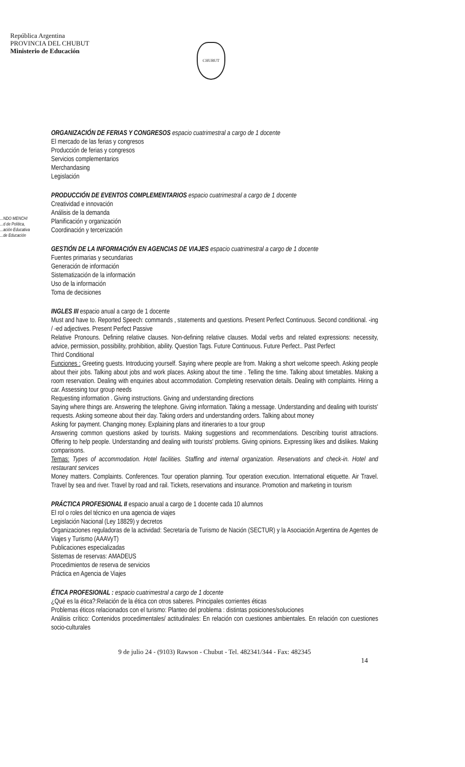República Argentina
PROVINCIA DEL CHUBUT
Ministerio de Educación
CHUBUT
...NDO MENCHI
...d de Política,
...ación Educativa
...de Educación
ORGANIZACIÓN DE FERIAS Y CONGRESOS espacio cuatrimestral a cargo de 1 docente
El mercado de las ferias y congresos
Producción de ferias y congresos
Servicios complementarios
Merchandasing
Legislación
PRODUCCIÓN DE EVENTOS COMPLEMENTARIOS espacio cuatrimestral a cargo de 1 docente
Creatividad e innovación
Análisis de la demanda
Planificación y organización
Coordinación y tercerización
GESTIÓN DE LA INFORMACIÓN EN AGENCIAS DE VIAJES espacio cuatrimestral a cargo de 1 docente
Fuentes primarias y secundarias
Generación de información
Sistematización de la información
Uso de la información
Toma de decisiones
INGLES III espacio anual a cargo de 1 docente
Must and have to. Reported Speech: commands , statements and questions. Present Perfect Continuous. Second conditional. -ing / -ed adjectives. Present Perfect Passive
Relative Pronouns. Defining relative clauses. Non-defining relative clauses. Modal verbs and related expressions: necessity, advice, permission, possibility, prohibition, ability. Question Tags. Future Continuous. Future Perfect.. Past Perfect
Third Conditional
Funciones : Greeting guests. Introducing yourself. Saying where people are from. Making a short welcome speech. Asking people about their jobs. Talking about jobs and work places. Asking about the time . Telling the time. Talking about timetables. Making a room reservation. Dealing with enquiries about accommodation. Completing reservation details. Dealing with complaints. Hiring a car. Assessing tour group needs
Requesting information . Giving instructions. Giving and understanding directions
Saying where things are. Answering the telephone. Giving information. Taking a message. Understanding and dealing with tourists' requests. Asking someone about their day. Taking orders and understanding orders. Talking about money
Asking for payment. Changing money. Explaining plans and itineraries to a tour group
Answering common questions asked by tourists. Making suggestions and recommendations. Describing tourist attractions. Offering to help people. Understanding and dealing with tourists' problems. Giving opinions. Expressing likes and dislikes. Making comparisons.
Temas: Types of accommodation. Hotel facilities. Staffing and internal organization. Reservations and check-in. Hotel and restaurant services
Money matters. Complaints. Conferences. Tour operation planning. Tour operation execution. International etiquette. Air Travel. Travel by sea and river. Travel by road and rail. Tickets, reservations and insurance. Promotion and marketing in tourism
PRÁCTICA PROFESIONAL II espacio anual a cargo de 1 docente cada 10 alumnos
El rol o roles del técnico en una agencia de viajes
Legislación Nacional (Ley 18829) y decretos
Organizaciones reguladoras de la actividad: Secretaría de Turismo de Nación (SECTUR) y la Asociación Argentina de Agentes de Viajes y Turismo (AAAVyT)
Publicaciones especializadas
Sistemas de reservas: AMADEUS
Procedimientos de reserva de servicios
Práctica en Agencia de Viajes
ÉTICA PROFESIONAL : espacio cuatrimestral a cargo de 1 docente
¿Qué es la ética?:Relación de la ética con otros saberes. Principales corrientes éticas
Problemas éticos relacionados con el turismo: Planteo del problema : distintas posiciones/soluciones
Análisis crítico: Contenidos procedimentales/ actitudinales: En relación con cuestiones ambientales. En relación con cuestiones socio-culturales
9 de julio 24 - (9103) Rawson - Chubut - Tel. 482341/344 - Fax: 482345
14